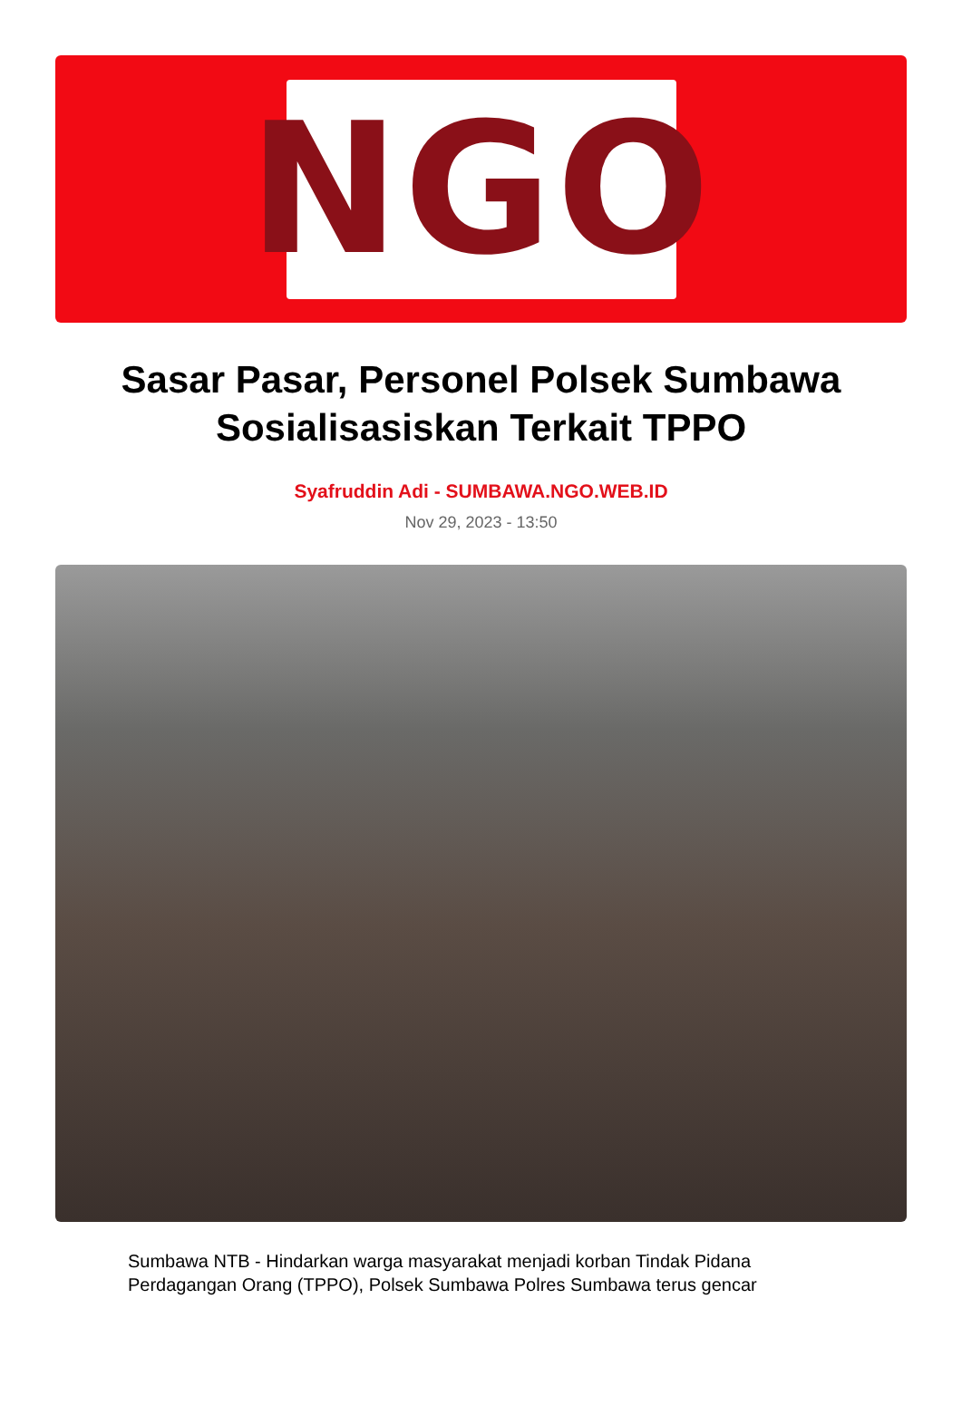NGO
Sasar Pasar, Personel Polsek Sumbawa Sosialisasiskan Terkait TPPO
Syafruddin Adi - SUMBAWA.NGO.WEB.ID
Nov 29, 2023 - 13:50
Sumbawa NTB - Hindarkan warga masyarakat menjadi korban Tindak Pidana Perdagangan Orang (TPPO), Polsek Sumbawa Polres Sumbawa terus gencar